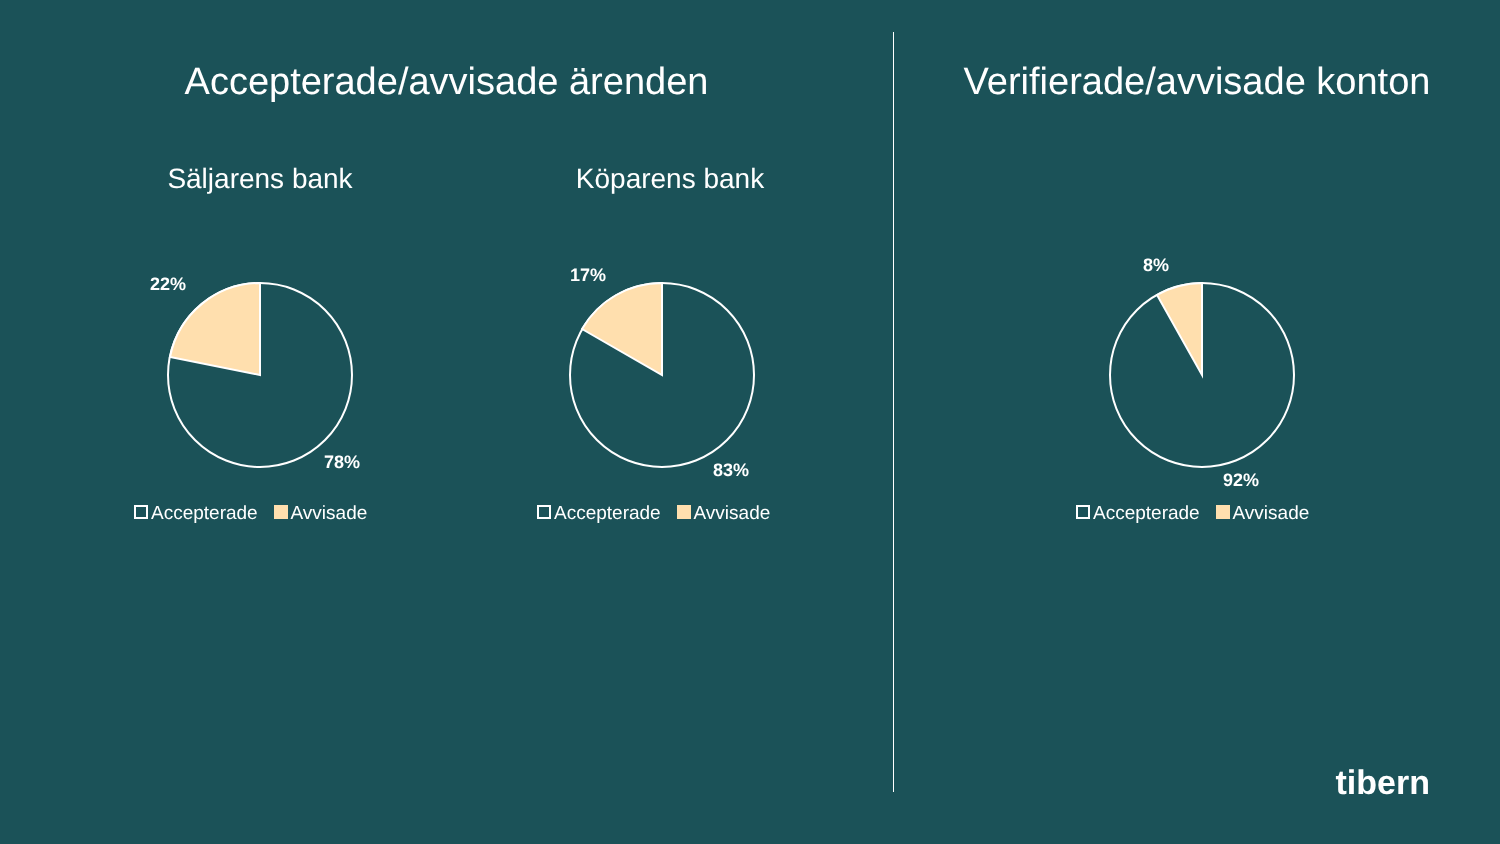Accepterade/avvisade ärenden
Säljarens bank Köparens bank
22%
78%
Accepterade Avvisade
17%
83%
Accepterade Avvisade
Verifierade/avvisade konton
8%
92%
Accepterade Avvisade
tibern